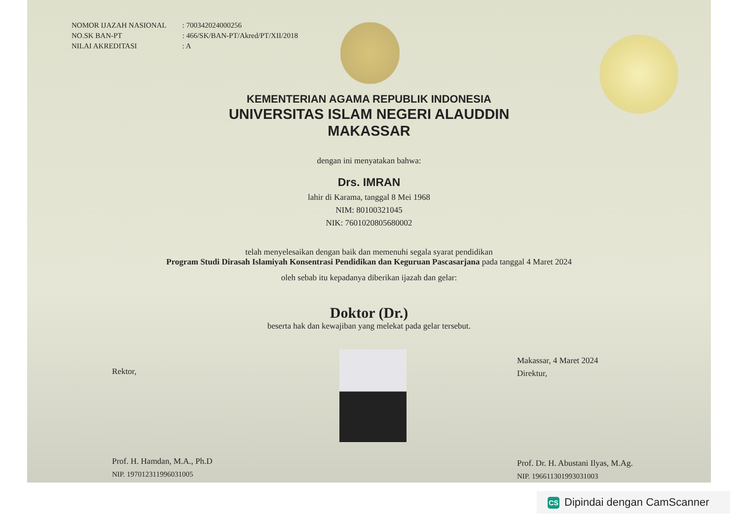| NOMOR IJAZAH NASIONAL | : 700342024000256 |
| NO.SK BAN-PT | : 466/SK/BAN-PT/Akred/PT/XII/2018 |
| NILAI AKREDITASI | : A |
KEMENTERIAN AGAMA REPUBLIK INDONESIA
UNIVERSITAS ISLAM NEGERI ALAUDDIN
MAKASSAR
dengan ini menyatakan bahwa:
Drs. IMRAN
lahir di Karama, tanggal 8 Mei 1968
NIM: 80100321045
NIK: 7601020805680002
telah menyelesaikan dengan baik dan memenuhi segala syarat pendidikan
Program Studi Dirasah Islamiyah Konsentrasi Pendidikan dan Keguruan Pascasarjana pada tanggal 4 Maret 2024
oleh sebab itu kepadanya diberikan ijazah dan gelar:
Doktor (Dr.)
beserta hak dan kewajiban yang melekat pada gelar tersebut.
Rektor,
Prof. H. Hamdan, M.A., Ph.D
NIP. 197012311996031005
Makassar, 4 Maret 2024
Direktur,
Prof. Dr. H. Abustani Ilyas, M.Ag.
NIP. 196611301993031003
CS Dipindai dengan CamScanner